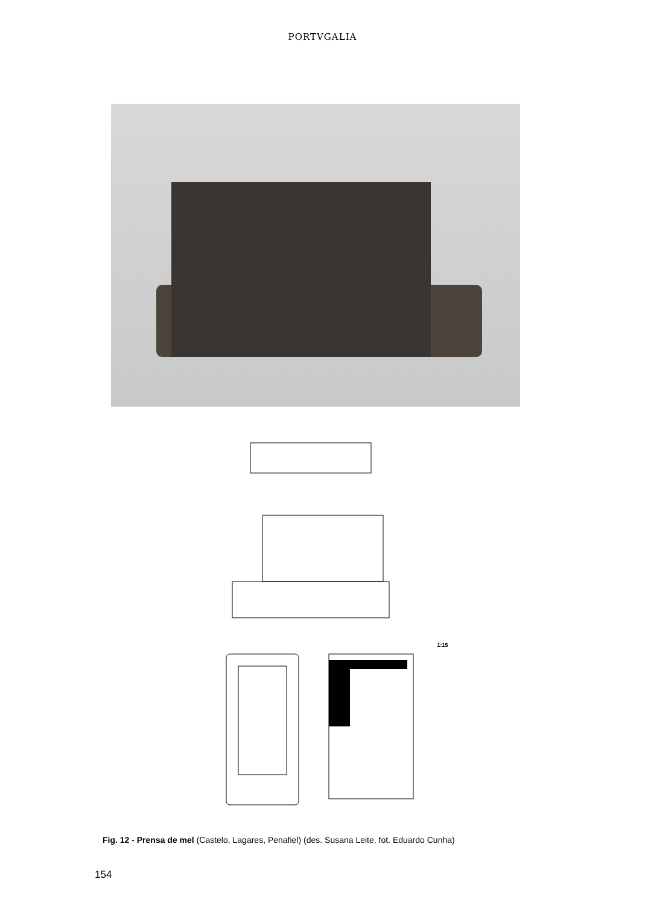PORTVGALIA
1:15
Fig. 12 - Prensa de mel (Castelo, Lagares, Penafiel) (des. Susana Leite, fot. Eduardo Cunha)
154